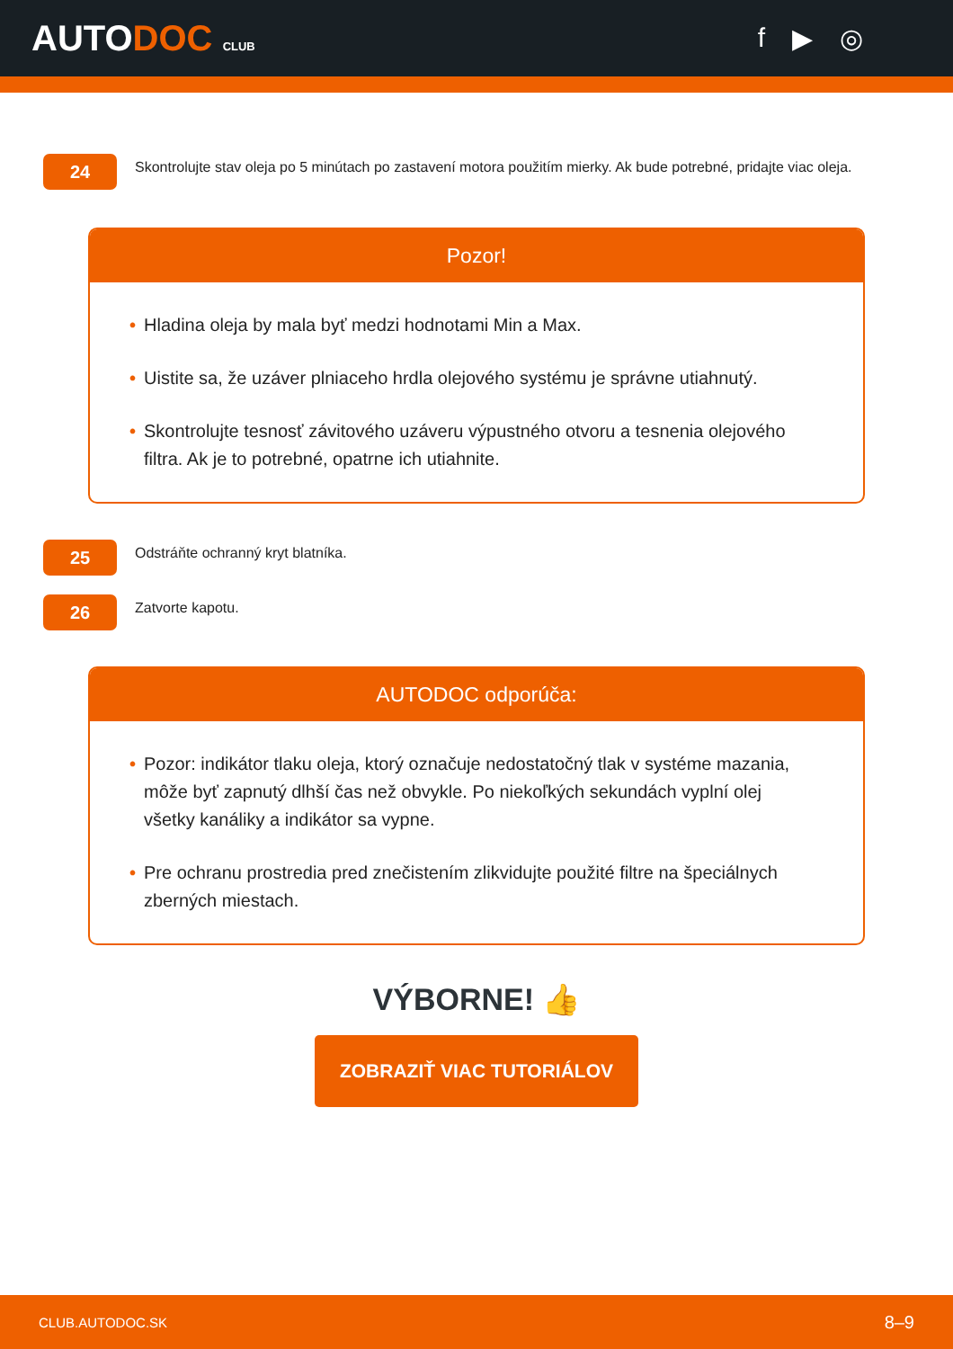AUTODOC CLUB
f ▶ ◎
24
Skontrolujte stav oleja po 5 minútach po zastavení motora použitím mierky. Ak bude potrebné, pridajte viac oleja.
Pozor!
• Hladina oleja by mala byť medzi hodnotami Min a Max.
• Uistite sa, že uzáver plniaceho hrdla olejového systému je správne utiahnutý.
• Skontrolujte tesnosť závitového uzáveru výpustného otvoru a tesnenia olejového filtra. Ak je to potrebné, opatrne ich utiahnite.
25
Odstráňte ochranný kryt blatníka.
26
Zatvorte kapotu.
AUTODOC odporúča:
• Pozor: indikátor tlaku oleja, ktorý označuje nedostatočný tlak v systéme mazania, môže byť zapnutý dlhší čas než obvykle. Po niekoľkých sekundách vyplní olej všetky kanáliky a indikátor sa vypne.
• Pre ochranu prostredia pred znečistením zlikvidujte použité filtre na špeciálnych zberných miestach.
VÝBORNE! 👍
ZOBRAZIŤ VIAC TUTORIÁLOV
CLUB.AUTODOC.SK 8–9